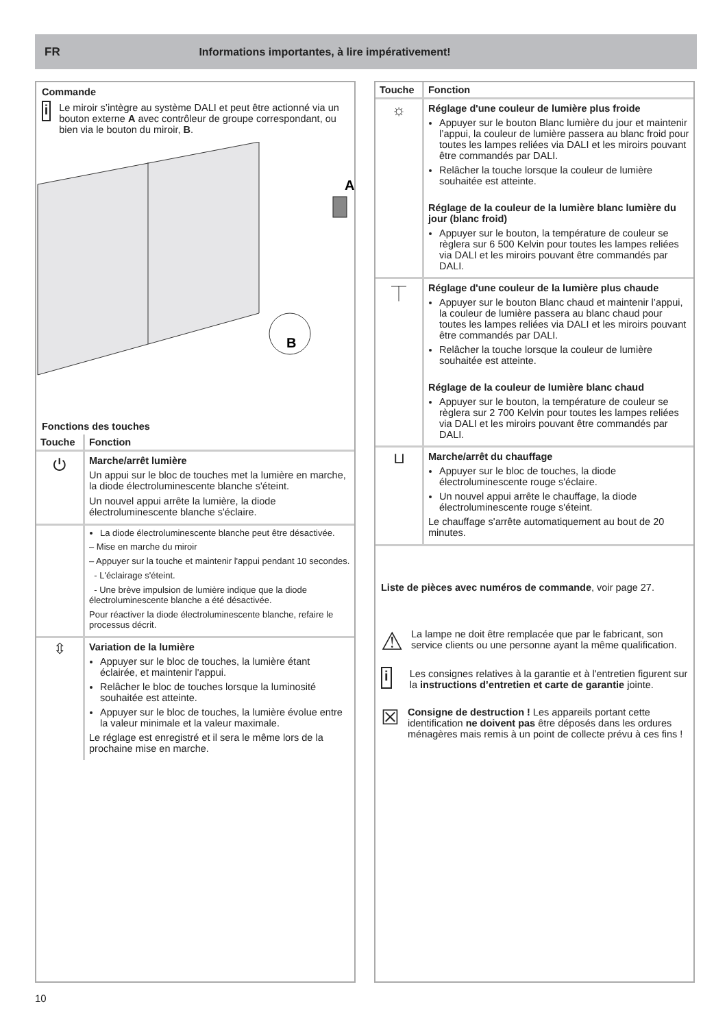FR Informations importantes, à lire impérativement!
Commande
i
Le miroir s’intègre au système DALI et peut être actionné via un bouton externe A avec contrôleur de groupe correspondant, ou bien via le bouton du miroir, B.
A
B
Fonctions des touches
| Touche | Fonction |
| --- | --- |
| ⏻ | Marche/arrêt lumière Un appui sur le bloc de touches met la lumière en marche, la diode électroluminescente blanche s'éteint. Un nouvel appui arrête la lumière, la diode électroluminescente blanche s'éclaire. |
| | La diode électroluminescente blanche peut être désactivée. – Mise en marche du miroir – Appuyer sur la touche et maintenir l'appui pendant 10 secondes. - L'éclairage s'éteint. - Une brève impulsion de lumière indique que la diode électroluminescente blanche a été désactivée. Pour réactiver la diode électroluminescente blanche, refaire le processus décrit. |
| ⇳ | Variation de la lumière Appuyer sur le bloc de touches, la lumière étant éclairée, et maintenir l'appui. Relâcher le bloc de touches lorsque la luminosité souhaitée est atteinte. Appuyer sur le bloc de touches, la lumière évolue entre la valeur minimale et la valeur maximale. Le réglage est enregistré et il sera le même lors de la prochaine mise en marche. |
| Touche | Fonction |
| --- | --- |
| ☼ | Réglage d'une couleur de lumière plus froide Appuyer sur le bouton Blanc lumière du jour et maintenir l’appui, la couleur de lumière passera au blanc froid pour toutes les lampes reliées via DALI et les miroirs pouvant être commandés par DALI. Relâcher la touche lorsque la couleur de lumière souhaitée est atteinte. Réglage de la couleur de la lumière blanc lumière du jour (blanc froid) Appuyer sur le bouton, la température de couleur se règlera sur 6 500 Kelvin pour toutes les lampes reliées via DALI et les miroirs pouvant être commandés par DALI. |
| ⏉ | Réglage d'une couleur de la lumière plus chaude Appuyer sur le bouton Blanc chaud et maintenir l’appui, la couleur de lumière passera au blanc chaud pour toutes les lampes reliées via DALI et les miroirs pouvant être commandés par DALI. Relâcher la touche lorsque la couleur de lumière souhaitée est atteinte. Réglage de la couleur de lumière blanc chaud Appuyer sur le bouton, la température de couleur se règlera sur 2 700 Kelvin pour toutes les lampes reliées via DALI et les miroirs pouvant être commandés par DALI. |
| ⊔ | Marche/arrêt du chauffage Appuyer sur le bloc de touches, la diode électroluminescente rouge s'éclaire. Un nouvel appui arrête le chauffage, la diode électroluminescente rouge s'éteint. Le chauffage s'arrête automatiquement au bout de 20 minutes. |
Liste de pièces avec numéros de commande, voir page 27.
⚠
La lampe ne doit être remplacée que par le fabricant, son service clients ou une personne ayant la même qualification.
i
Les consignes relatives à la garantie et à l'entretien figurent sur la instructions d’entretien et carte de garantie jointe.
☒
Consigne de destruction ! Les appareils portant cette identification ne doivent pas être déposés dans les ordures ménagères mais remis à un point de collecte prévu à ces fins !
10